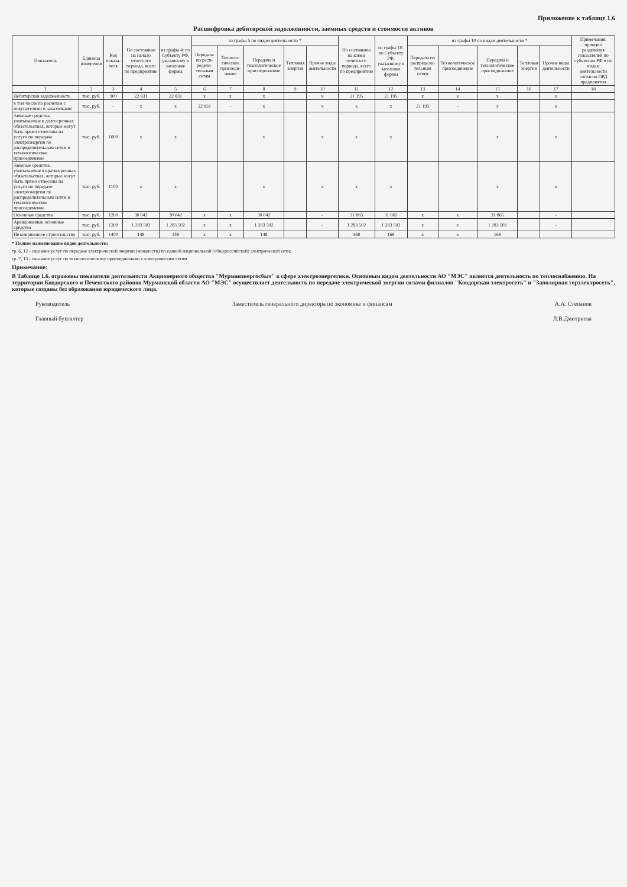Приложение к таблице 1.6
Расшифровка дебиторской задолженности, заемных средств и стоимости активов
| Показатель | Единица измерения | Код показа-теля | По состоянию на начало отчетного периода, всего по предприятию | из графы 4: по Субъекту РФ, указанному в заголовке формы | из графы 5 по видам деятельности * | | | | | По состоянию на конец отчетного периода, всего по предприятию | из графы 10: по Субъекту РФ, указанному в заголовке формы | из графы 10 по видам деятельности * | | | | | Примечания: принцип разделения показателей по субъектам РФ и по видам деятельности согласно ОРД предприятия |
| --- | --- | --- | --- | --- | --- | --- | --- | --- | --- | --- | --- | --- | --- | --- | --- | --- | --- |
| | | | | | Передача по расп-редели-тельным сетям | Техноло-гическое присоеди-нение | Передача и технологическое присоеди-нение | Тепловая энергия | Прочие виды деятельности | | | Передача по распредели-тельным сетям | Технологическое присоединение | Передача и технологическое присоеди-нение | Тепловая энергия | Прочие виды деятельности | |
| 1 | 2 | 3 | 4 | 5 | 6 | 7 | 8 | 9 | 10 | 11 | 12 | 13 | 14 | 15 | 16 | 17 | 18 |
| Дебиторская задолженность | тыс. руб. | 900 | 22 831 | 22 831 | x | x | x | | x | 21 195 | 21 195 | x | x | x | | x | |
| в том числе по расчетам с покупателями и заказчиками | тыс. руб. | - | x | x | 22 831 | - | x | | x | x | x | 21 195 | - | x | | x | |
| Заемные средства, учитываемые в долгосрочных обязательствах, которые могут быть прямо отнесены на услуги по передаче электроэнергии по распределительным сетям и технологическое присоединение | тыс. руб. | 1000 | x | x | | | x | | x | x | x | | | x | | x | |
| Заемные средства, учитываемые в краткосрочных обязательствах, которые могут быть прямо отнесены на услуги по передаче электроэнергии по распределительным сетям и технологическое присоединение | тыс. руб. | 1100 | x | x | | | x | | x | x | x | | | x | | x | |
| Основные средства | тыс. руб. | 1200 | 30 042 | 30 042 | x | x | 30 042 | | - | 31 865 | 31 865 | x | x | 31 865 | | - | |
| Арендованные основные средства | тыс. руб. | 1300 | 1 283 502 | 1 283 502 | x | x | 1 283 502 | | - | 1 283 502 | 1 283 502 | x | x | 1 283 502 | | - | |
| Незавершенное строительство | тыс. руб. | 1400 | 148 | 148 | x | x | 148 | | | 168 | 168 | x | x | 168 | | | |
* Полное наименование видов деятельности:
гр. 6, 12 - оказание услуг по передаче электрической энергии (мощности) по единой национальной (общероссийской) электрической сети;
гр. 7, 13 - оказание услуг по технологическому присоединению к электрическим сетям.
Примечание:
В Таблице 1.6. отражены показатели деятельности Акционерного общества "Мурманэнергосбыт" в сфере электроэнергетики. Основным видом деятельности АО "МЭС" является деятельность по теплоснабжению. На территории Ковдорского и Печенгского районов Мурманской области АО "МЭС" осуществляет деятельность по передаче электрической энергии силами филиалов "Ковдорская электросеть" и "Заполярная горэлектросеть", которые созданы без образования юридического лица.
Руководитель Заместитель генерального директора по экономике и финансам А.А. Степанов
Главный бухгалтер Л.В.Дмитриева